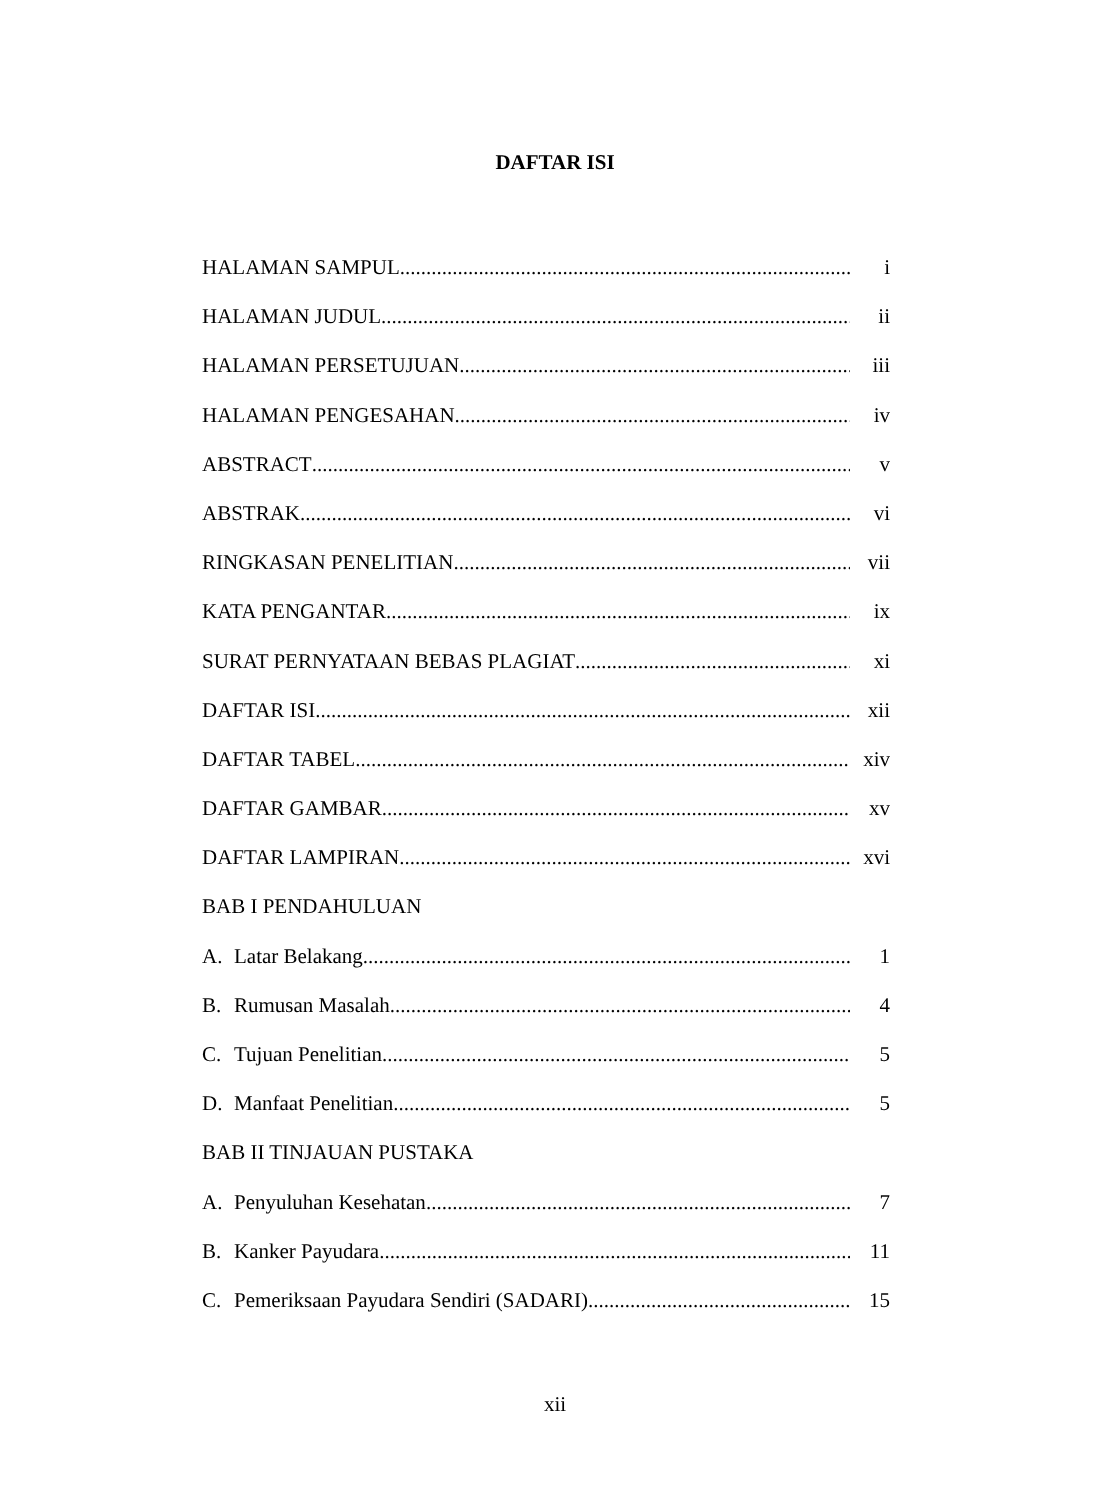DAFTAR ISI
HALAMAN SAMPUL i
HALAMAN JUDUL ii
HALAMAN PERSETUJUAN iii
HALAMAN PENGESAHAN iv
ABSTRACT v
ABSTRAK vi
RINGKASAN PENELITIAN vii
KATA PENGANTAR ix
SURAT PERNYATAAN BEBAS PLAGIAT xi
DAFTAR ISI xii
DAFTAR TABEL xiv
DAFTAR GAMBAR xv
DAFTAR LAMPIRAN xvi
BAB I PENDAHULUAN
A. Latar Belakang 1
B. Rumusan Masalah 4
C. Tujuan Penelitian 5
D. Manfaat Penelitian 5
BAB II TINJAUAN PUSTAKA
A. Penyuluhan Kesehatan 7
B. Kanker Payudara 11
C. Pemeriksaan Payudara Sendiri (SADARI) 15
xii